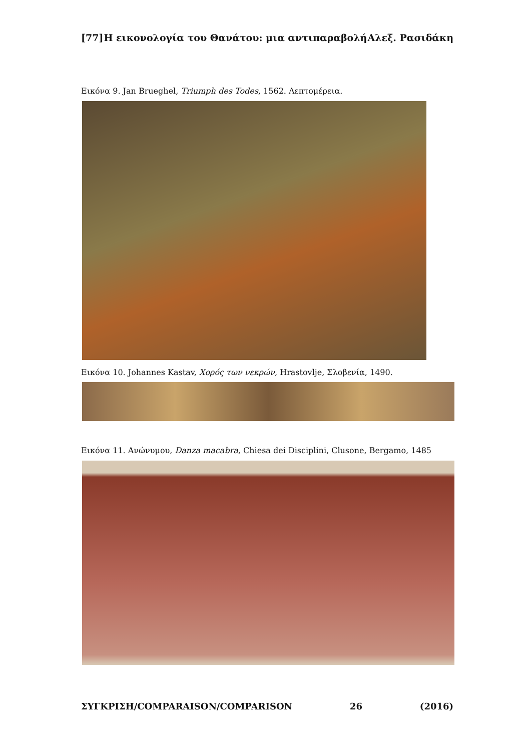[77] Η εικονολογία του Θανάτου: μια αντιπαραβολή Αλεξ. Ρασιδάκη
Εικόνα 9. Jan Brueghel, Triumph des Todes, 1562. Λεπτομέρεια.
Εικόνα 10. Johannes Kastav, Χορός των νεκρών, Hrastovlje, Σλοβενία, 1490.
Εικόνα 11. Ανώνυμου, Danza macabra, Chiesa dei Disciplini, Clusone, Bergamo, 1485
ΣΥΓΚΡΙΣΗ/COMPARAISON/COMPARISON 26 (2016)